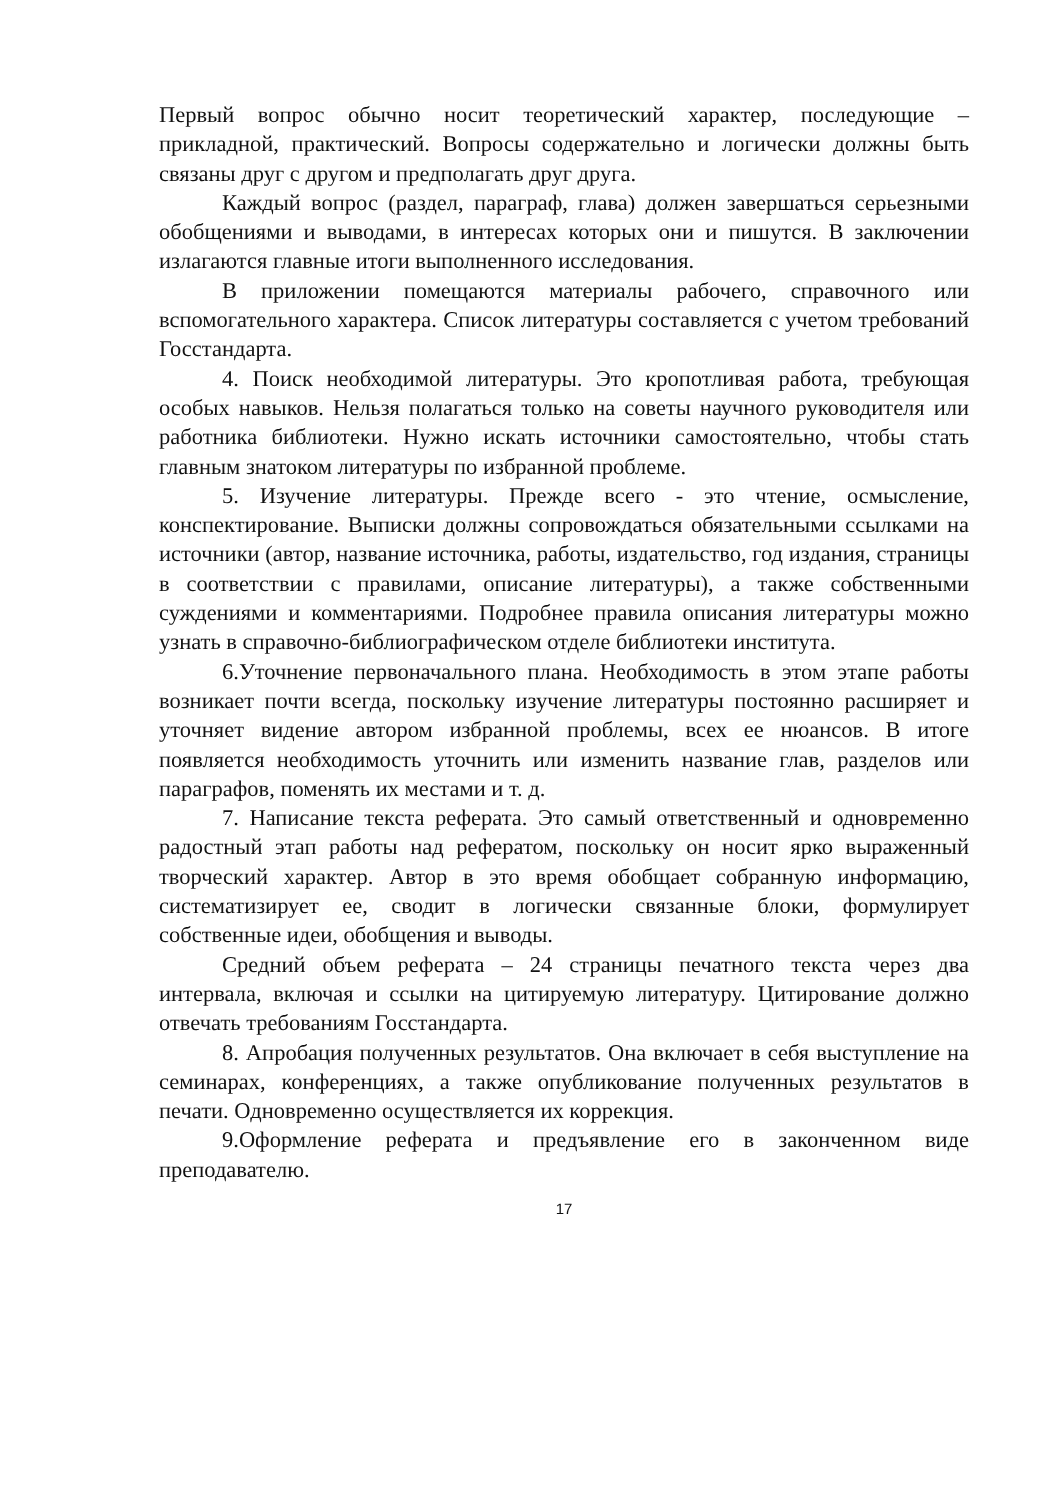Первый вопрос обычно носит теоретический характер, последующие – прикладной, практический. Вопросы содержательно и логически должны быть связаны друг с другом и предполагать друг друга.
Каждый вопрос (раздел, параграф, глава) должен завершаться серьезными обобщениями и выводами, в интересах которых они и пишутся. В заключении излагаются главные итоги выполненного исследования.
В приложении помещаются материалы рабочего, справочного или вспомогательного характера. Список литературы составляется с учетом требований Госстандарта.
4. Поиск необходимой литературы. Это кропотливая работа, требующая особых навыков. Нельзя полагаться только на советы научного руководителя или работника библиотеки. Нужно искать источники самостоятельно, чтобы стать главным знатоком литературы по избранной проблеме.
5. Изучение литературы. Прежде всего - это чтение, осмысление, конспектирование. Выписки должны сопровождаться обязательными ссылками на источники (автор, название источника, работы, издательство, год издания, страницы в соответствии с правилами, описание литературы), а также собственными суждениями и комментариями. Подробнее правила описания литературы можно узнать в справочно-библиографическом отделе библиотеки института.
6.Уточнение первоначального плана. Необходимость в этом этапе работы возникает почти всегда, поскольку изучение литературы постоянно расширяет и уточняет видение автором избранной проблемы, всех ее нюансов. В итоге появляется необходимость уточнить или изменить название глав, разделов или параграфов, поменять их местами и т. д.
7. Написание текста реферата. Это самый ответственный и одновременно радостный этап работы над рефератом, поскольку он носит ярко выраженный творческий характер. Автор в это время обобщает собранную информацию, систематизирует ее, сводит в логически связанные блоки, формулирует собственные идеи, обобщения и выводы.
Средний объем реферата – 24 страницы печатного текста через два интервала, включая и ссылки на цитируемую литературу. Цитирование должно отвечать требованиям Госстандарта.
8. Апробация полученных результатов. Она включает в себя выступление на семинарах, конференциях, а также опубликование полученных результатов в печати. Одновременно осуществляется их коррекция.
9.Оформление реферата и предъявление его в законченном виде преподавателю.
17